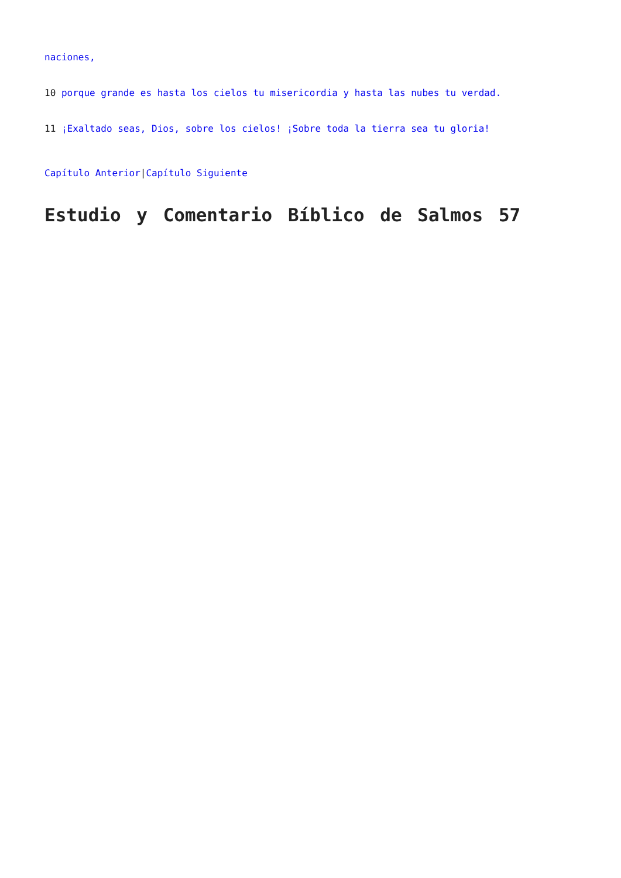naciones,
10 porque grande es hasta los cielos tu misericordia y hasta las nubes tu verdad.
11 ¡Exaltado seas, Dios, sobre los cielos! ¡Sobre toda la tierra sea tu gloria!
Capítulo Anterior|Capítulo Siguiente
Estudio y Comentario Bíblico de Salmos 57